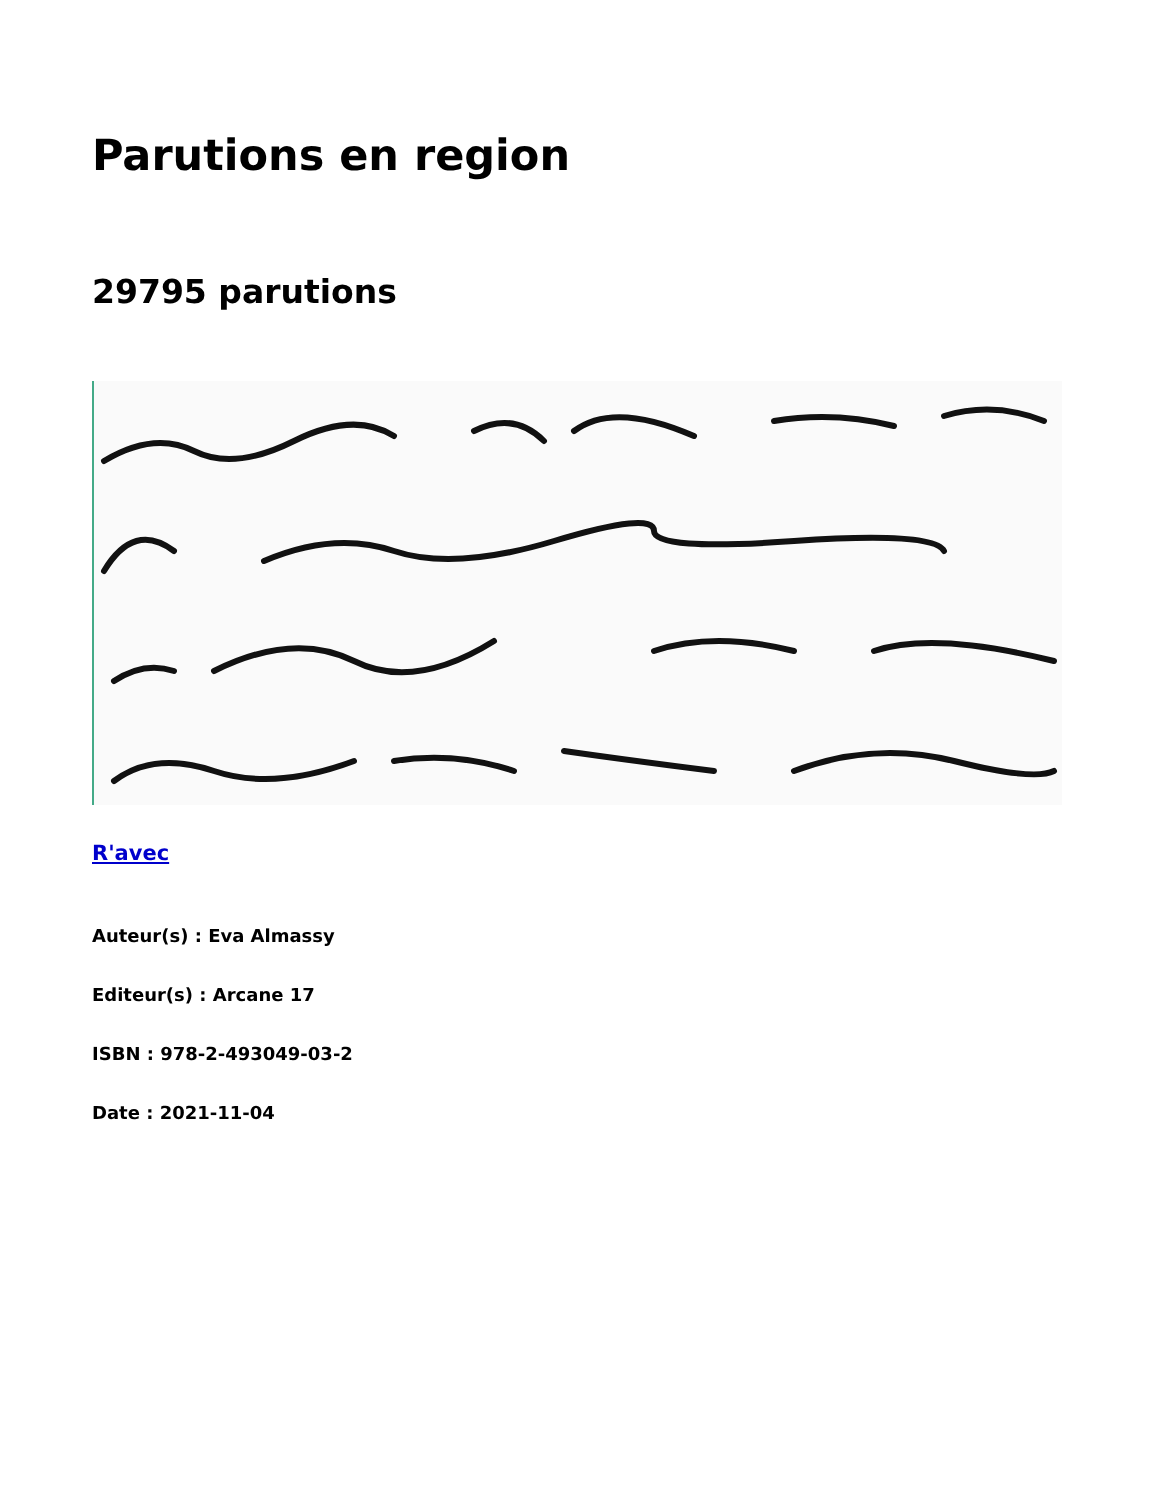Parutions en region
29795 parutions
R'avec
Auteur(s) : Eva Almassy
Editeur(s) : Arcane 17
ISBN : 978-2-493049-03-2
Date : 2021-11-04